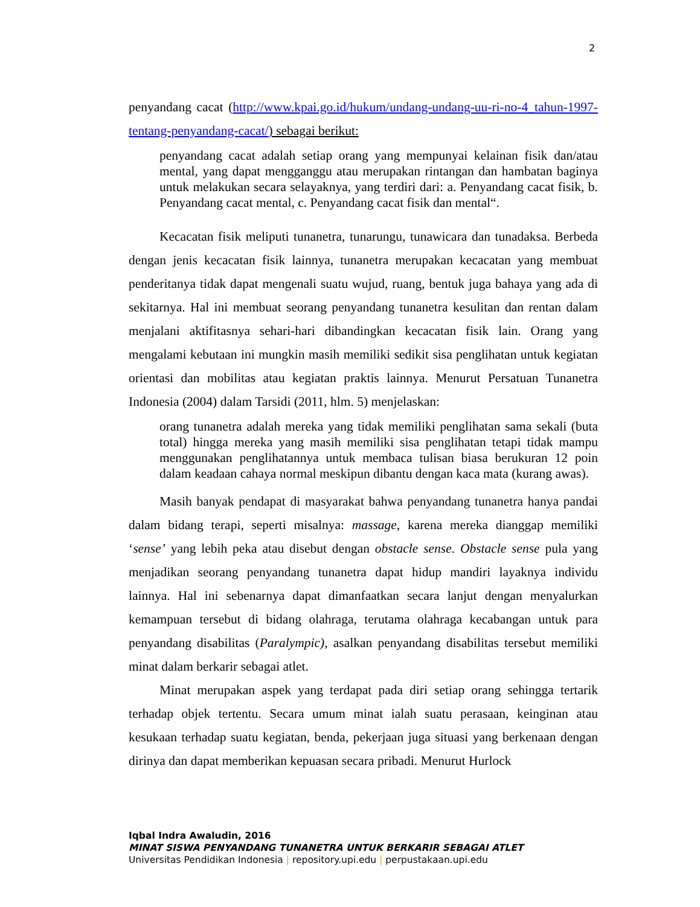2
penyandang cacat (http://www.kpai.go.id/hukum/undang-undang-uu-ri-no-4_tahun-1997-tentang-penyandang-cacat/) sebagai berikut:
penyandang cacat adalah setiap orang yang mempunyai kelainan fisik dan/atau mental, yang dapat mengganggu atau merupakan rintangan dan hambatan baginya untuk melakukan secara selayaknya, yang terdiri dari: a. Penyandang cacat fisik, b. Penyandang cacat mental, c. Penyandang cacat fisik dan mental“.
Kecacatan fisik meliputi tunanetra, tunarungu, tunawicara dan tunadaksa. Berbeda dengan jenis kecacatan fisik lainnya, tunanetra merupakan kecacatan yang membuat penderitanya tidak dapat mengenali suatu wujud, ruang, bentuk juga bahaya yang ada di sekitarnya. Hal ini membuat seorang penyandang tunanetra kesulitan dan rentan dalam menjalani aktifitasnya sehari-hari dibandingkan kecacatan fisik lain. Orang yang mengalami kebutaan ini mungkin masih memiliki sedikit sisa penglihatan untuk kegiatan orientasi dan mobilitas atau kegiatan praktis lainnya. Menurut Persatuan Tunanetra Indonesia (2004) dalam Tarsidi (2011, hlm. 5) menjelaskan:
orang tunanetra adalah mereka yang tidak memiliki penglihatan sama sekali (buta total) hingga mereka yang masih memiliki sisa penglihatan tetapi tidak mampu menggunakan penglihatannya untuk membaca tulisan biasa berukuran 12 poin dalam keadaan cahaya normal meskipun dibantu dengan kaca mata (kurang awas).
Masih banyak pendapat di masyarakat bahwa penyandang tunanetra hanya pandai dalam bidang terapi, seperti misalnya: massage, karena mereka dianggap memiliki ‘sense’ yang lebih peka atau disebut dengan obstacle sense. Obstacle sense pula yang menjadikan seorang penyandang tunanetra dapat hidup mandiri layaknya individu lainnya. Hal ini sebenarnya dapat dimanfaatkan secara lanjut dengan menyalurkan kemampuan tersebut di bidang olahraga, terutama olahraga kecabangan untuk para penyandang disabilitas (Paralympic), asalkan penyandang disabilitas tersebut memiliki minat dalam berkarir sebagai atlet.
Minat merupakan aspek yang terdapat pada diri setiap orang sehingga tertarik terhadap objek tertentu. Secara umum minat ialah suatu perasaan, keinginan atau kesukaan terhadap suatu kegiatan, benda, pekerjaan juga situasi yang berkenaan dengan dirinya dan dapat memberikan kepuasan secara pribadi. Menurut Hurlock
Iqbal Indra Awaludin, 2016
MINAT SISWA PENYANDANG TUNANETRA UNTUK BERKARIR SEBAGAI ATLET
Universitas Pendidikan Indonesia | repository.upi.edu | perpustakaan.upi.edu